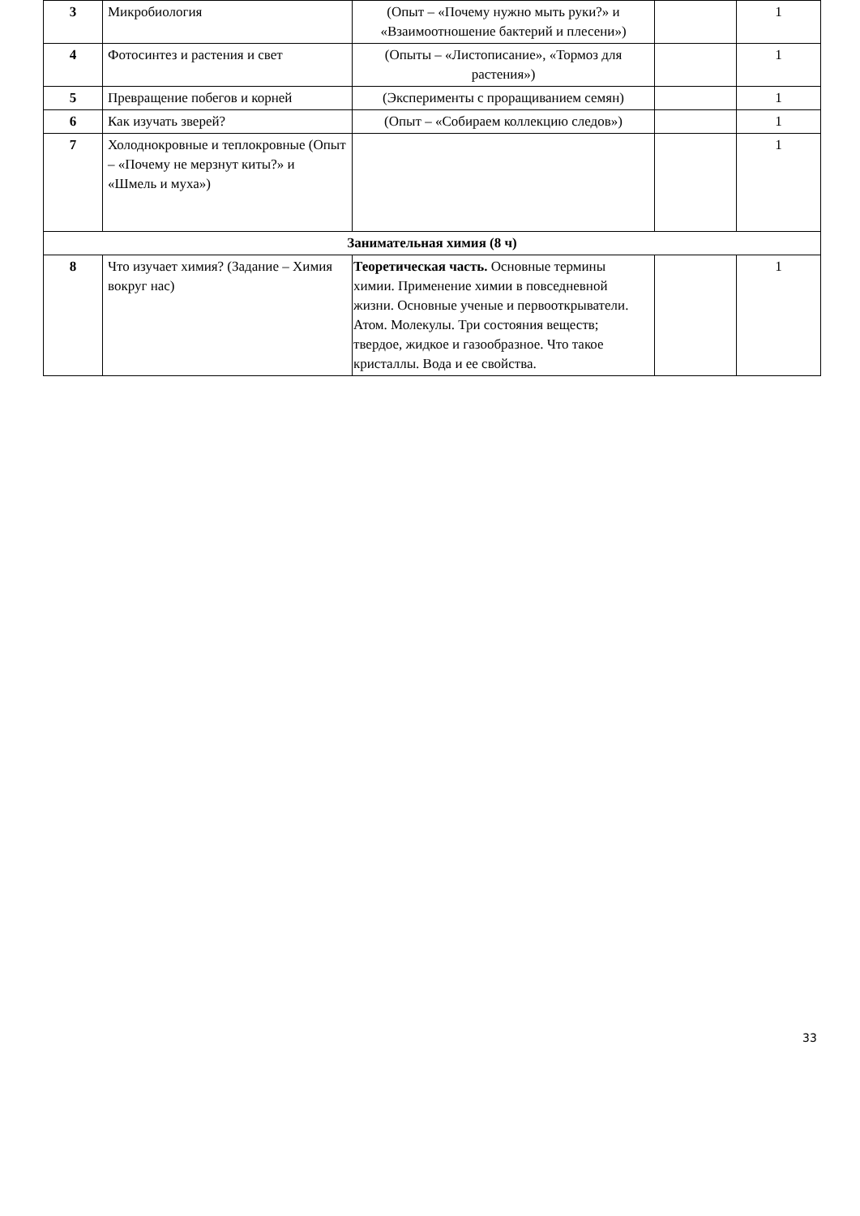| 3 | Микробиология | (Опыт – «Почему нужно мыть руки?» и «Взаимоотношение бактерий и плесени») | | 1 |
| 4 | Фотосинтез и растения и свет | (Опыты – «Листописание», «Тормоз для растения») | | 1 |
| 5 | Превращение побегов и корней | (Эксперименты с проращиванием семян) | | 1 |
| 6 | Как изучать зверей? | (Опыт – «Собираем коллекцию следов») | | 1 |
| 7 | Холоднокровные и теплокровные (Опыт – «Почему не мерзнут киты?» и «Шмель и муха») | | | 1 |
| Занимательная химия (8 ч) | | | | |
| 8 | Что изучает химия? (Задание – Химия вокруг нас) | Теоретическая часть. Основные термины химии. Применение химии в повседневной жизни. Основные ученые и первооткрыватели. Атом. Молекулы. Три состояния веществ; твердое, жидкое и газообразное. Что такое кристаллы. Вода и ее свойства. | | 1 |
33